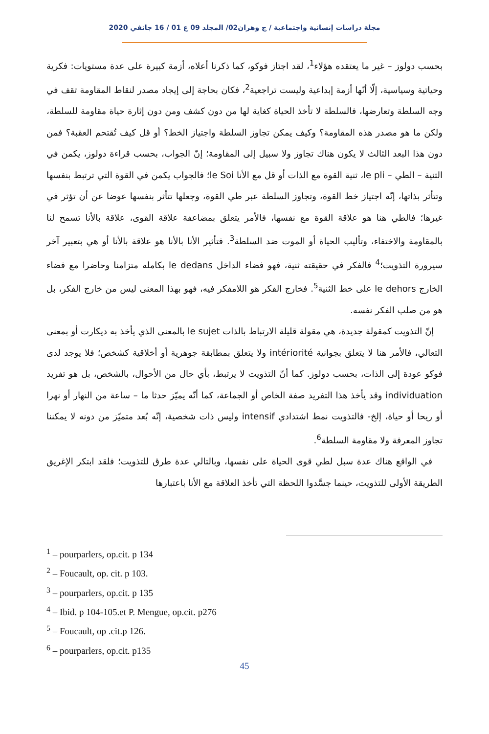مجلة دراسات إنسانية واجتماعية / ج وهران02/ المجلد 09 ع 01 / 16 جانفي 2020
بحسب دولوز – غير ما يعتقده هؤلاء<sup>1</sup>، لقد اجتاز فوكو، كما ذكرنا أعلاه، أزمة كبيرة على عدة مستويات: فكرية وحياتية وسياسية، إلّا أنّها أزمة إبداعية وليست تراجعية<sup>2</sup>، فكان بحاجة إلى إيجاد مصدر لنقاط المقاومة تقف في وجه السلطة وتعارضها، فالسلطة لا تأخذ الحياة كغاية لها من دون كشف ومن دون إثارة حياة مقاومة للسلطة، ولكن ما هو مصدر هذه المقاومة؟ وكيف يمكن تجاوز السلطة واجتياز الخط؟ أو قل كيف تُقتحم العقبة؟ فمن دون هذا البعد الثالث لا يكون هناك تجاوز ولا سبيل إلى المقاومة؛ إنّ الجواب، بحسب قراءة دولوز، يكمن في الثنية – الطي – le pli، ثنية القوة مع الذات أو قل مع الأنا le Soi؛ فالجواب يكمن في القوة التي ترتبط بنفسها وتتأثر بذاتها، إنّه اجتياز خط القوة، وتجاوز السلطة عبر طي القوة، وجعلها تتأثر بنفسها عوضا عن أن تؤثر في غيرها؛ فالطي هنا هو علاقة القوة مع نفسها، فالأمر يتعلق بمضاعفة علاقة القوى، علاقة بالأنا تسمح لنا بالمقاومة والاختفاء، وتأليب الحياة أو الموت ضد السلطة<sup>3</sup>. فتأثير الأنا بالأنا هو علاقة بالأنا أو هي بتعبير آخر سيرورة التذويت؛<sup>4</sup> فالفكر في حقيقته ثنية، فهو فضاء الداخل le dedans بكامله متزامنا وحاضرا مع فضاء الخارج le dehors على خط الثنية<sup>5</sup>. فخارج الفكر هو اللامفكر فيه، فهو بهذا المعنى ليس من خارج الفكر، بل هو من صلب الفكر نفسه.
إنّ التذويت كمقولة جديدة، هي مقولة قليلة الارتباط بالذات le sujet بالمعنى الذي يأخذ به ديكارت أو بمعنى التعالي، فالأمر هنا لا يتعلق بجوانية intériorité ولا يتعلق بمطابقة جوهرية أو أخلاقية كشخص؛ فلا يوجد لدى فوكو عودة إلى الذات، بحسب دولوز. كما أنّ التذويت لا يرتبط، بأي حال من الأحوال، بالشخص، بل هو تفريد individuation وقد يأخذ هذا التفريد صفة الخاص أو الجماعة، كما أنّه يميّز حدثا ما – ساعة من النهار أو نهرا أو ريحا أو حياة، إلخ- فالتذويت نمط اشتدادي intensif وليس ذات شخصية، إنّه بُعد متميّز من دونه لا يمكننا تجاوز المعرفة ولا مقاومة السلطة<sup>6</sup>.
في الواقع هناك عدة سبل لطي قوى الحياة على نفسها، وبالتالي عدة طرق للتذويت؛ فلقد ابتكر الإغريق الطريقة الأولى للتذويت، حينما جسَّدوا اللحظة التي تأخذ العلاقة مع الأنا باعتبارها
<sup>1</sup> – pourparlers, op.cit. p 134
<sup>2</sup> – Foucault, op. cit. p 103.
<sup>3</sup> – pourparlers, op.cit. p 135
<sup>4</sup> – Ibid. p 104-105.et P. Mengue, op.cit. p276
<sup>5</sup> – Foucault, op .cit.p 126.
<sup>6</sup> – pourparlers, op.cit. p135
45